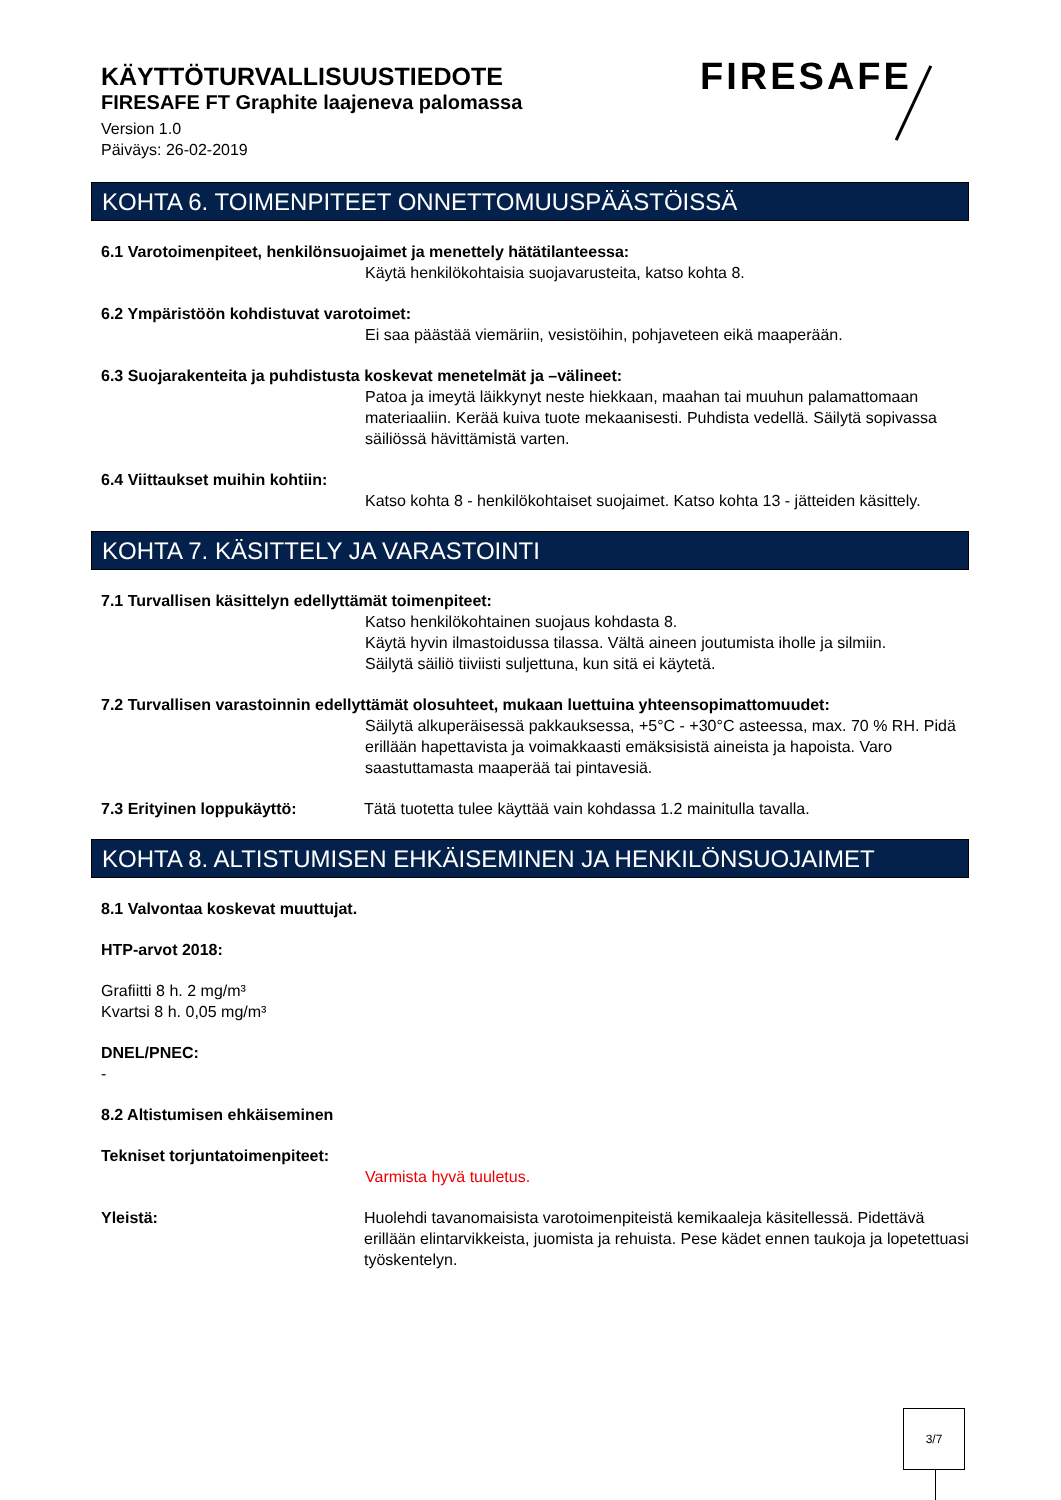KÄYTTÖTURVALLISUUSTIEDOTE
FIRESAFE FT Graphite laajeneva palomassa
Version 1.0
Päiväys: 26-02-2019
FIRESAFE
KOHTA 6. TOIMENPITEET ONNETTOMUUSPÄÄSTÖISSÄ
6.1 Varotoimenpiteet, henkilönsuojaimet ja menettely hätätilanteessa:
Käytä henkilökohtaisia suojavarusteita, katso kohta 8.
6.2 Ympäristöön kohdistuvat varotoimet:
Ei saa päästää viemäriin, vesistöihin, pohjaveteen eikä maaperään.
6.3 Suojarakenteita ja puhdistusta koskevat menetelmät ja –välineet:
Patoa ja imeytä läikkynyt neste hiekkaan, maahan tai muuhun palamattomaan materiaaliin. Kerää kuiva tuote mekaanisesti. Puhdista vedellä. Säilytä sopivassa säiliössä hävittämistä varten.
6.4 Viittaukset muihin kohtiin:
Katso kohta 8 - henkilökohtaiset suojaimet. Katso kohta 13 - jätteiden käsittely.
KOHTA 7. KÄSITTELY JA VARASTOINTI
7.1 Turvallisen käsittelyn edellyttämät toimenpiteet:
Katso henkilökohtainen suojaus kohdasta 8.
Käytä hyvin ilmastoidussa tilassa. Vältä aineen joutumista iholle ja silmiin.
Säilytä säiliö tiiviisti suljettuna, kun sitä ei käytetä.
7.2 Turvallisen varastoinnin edellyttämät olosuhteet, mukaan luettuina yhteensopimattomuudet:
Säilytä alkuperäisessä pakkauksessa, +5°C - +30°C asteessa, max. 70 % RH. Pidä erillään hapettavista ja voimakkaasti emäksisistä aineista ja hapoista. Varo saastuttamasta maaperää tai pintavesiä.
7.3 Erityinen loppukäyttö: Tätä tuotetta tulee käyttää vain kohdassa 1.2 mainitulla tavalla.
KOHTA 8. ALTISTUMISEN EHKÄISEMINEN JA HENKILÖNSUOJAIMET
8.1 Valvontaa koskevat muuttujat.
HTP-arvot 2018:
Grafiitti 8 h. 2 mg/m³
Kvartsi 8 h. 0,05 mg/m³
DNEL/PNEC:
-
8.2 Altistumisen ehkäiseminen
Tekniset torjuntatoimenpiteet:
Varmista hyvä tuuletus.
Yleistä: Huolehdi tavanomaisista varotoimenpiteistä kemikaaleja käsitellessä. Pidettävä erillään elintarvikkeista, juomista ja rehuista. Pese kädet ennen taukoja ja lopetettuasi työskentelyn.
3/7